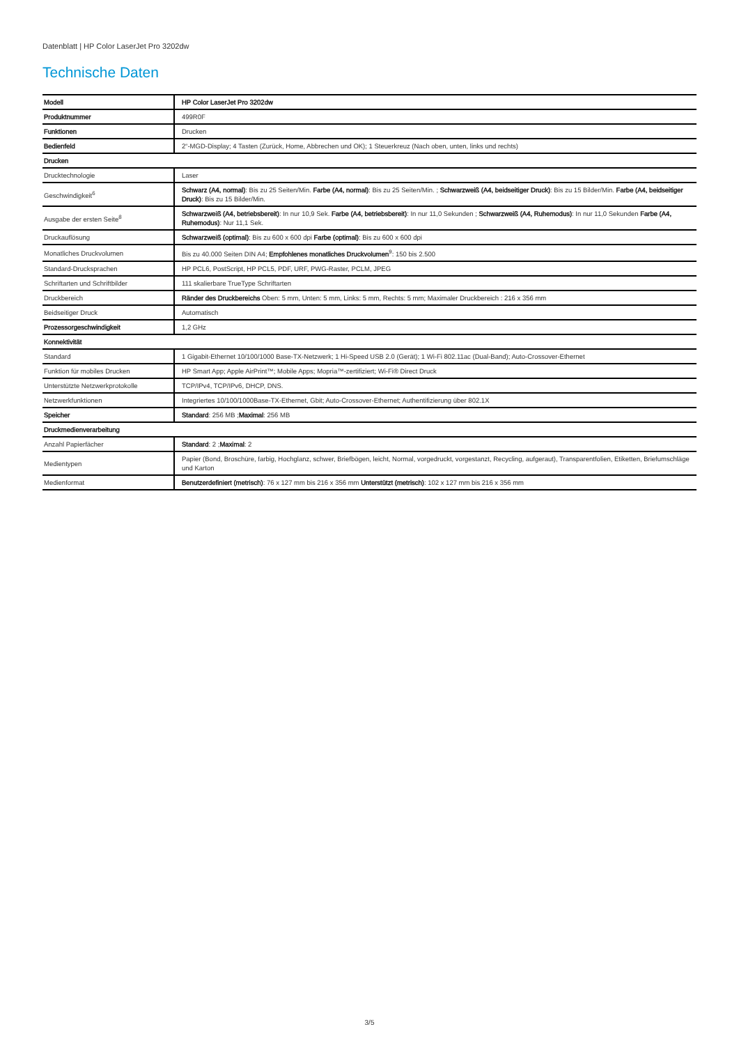Datenblatt | HP Color LaserJet Pro 3202dw
Technische Daten
| Modell | HP Color LaserJet Pro 3202dw |
| Produktnummer | 499R0F |
| Funktionen | Drucken |
| Bedienfeld | 2“-MGD-Display; 4 Tasten (Zurück, Home, Abbrechen und OK); 1 Steuerkreuz (Nach oben, unten, links und rechts) |
| Drucken | |
| Drucktechnologie | Laser |
| Geschwindigkeit<sup>6</sup> | Schwarz (A4, normal) : Bis zu 25 Seiten/Min. Farbe (A4, normal) : Bis zu 25 Seiten/Min. ; Schwarzweiß (A4, beidseitiger Druck) : Bis zu 15 Bilder/Min. Farbe (A4, beidseitiger Druck) : Bis zu 15 Bilder/Min. |
| Ausgabe der ersten Seite<sup>8</sup> | Schwarzweiß (A4, betriebsbereit) : In nur 10,9 Sek. Farbe (A4, betriebsbereit) : In nur 11,0 Sekunden ; Schwarzweiß (A4, Ruhemodus) : In nur 11,0 Sekunden Farbe (A4, Ruhemodus) : Nur 11,1 Sek. |
| Druckauflösung | Schwarzweiß (optimal) : Bis zu 600 x 600 dpi Farbe (optimal) : Bis zu 600 x 600 dpi |
| Monatliches Druckvolumen | Bis zu 40.000 Seiten DIN A4; Empfohlenes monatliches Druckvolumen<sup>9</sup>: 150 bis 2.500 |
| Standard-Drucksprachen | HP PCL6, PostScript, HP PCL5, PDF, URF, PWG-Raster, PCLM, JPEG |
| Schriftarten und Schriftbilder | 111 skalierbare TrueType Schriftarten |
| Druckbereich | Ränder des Druckbereichs Oben: 5 mm, Unten: 5 mm, Links: 5 mm, Rechts: 5 mm; Maximaler Druckbereich : 216 x 356 mm |
| Beidseitiger Druck | Automatisch |
| Prozessorgeschwindigkeit | 1,2 GHz |
| Konnektivität | |
| Standard | 1 Gigabit-Ethernet 10/100/1000 Base-TX-Netzwerk; 1 Hi-Speed USB 2.0 (Gerät); 1 Wi-Fi 802.11ac (Dual-Band); Auto-Crossover-Ethernet |
| Funktion für mobiles Drucken | HP Smart App; Apple AirPrint™; Mobile Apps; Mopria™-zertifiziert; Wi-Fi® Direct Druck |
| Unterstützte Netzwerkprotokolle | TCP/IPv4, TCP/IPv6, DHCP, DNS. |
| Netzwerkfunktionen | Integriertes 10/100/1000Base-TX-Ethernet, Gbit; Auto-Crossover-Ethernet; Authentifizierung über 802.1X |
| Speicher | Standard : 256 MB ; Maximal : 256 MB |
| Druckmedienverarbeitung | |
| Anzahl Papierfächer | Standard : 2 ; Maximal : 2 |
| Medientypen | Papier (Bond, Broschüre, farbig, Hochglanz, schwer, Briefbögen, leicht, Normal, vorgedruckt, vorgestanzt, Recycling, aufgeraut), Transparentfolien, Etiketten, Briefumschläge und Karton |
| Medienformat | Benutzerdefiniert (metrisch) : 76 x 127 mm bis 216 x 356 mm Unterstützt (metrisch) : 102 x 127 mm bis 216 x 356 mm |
3/5